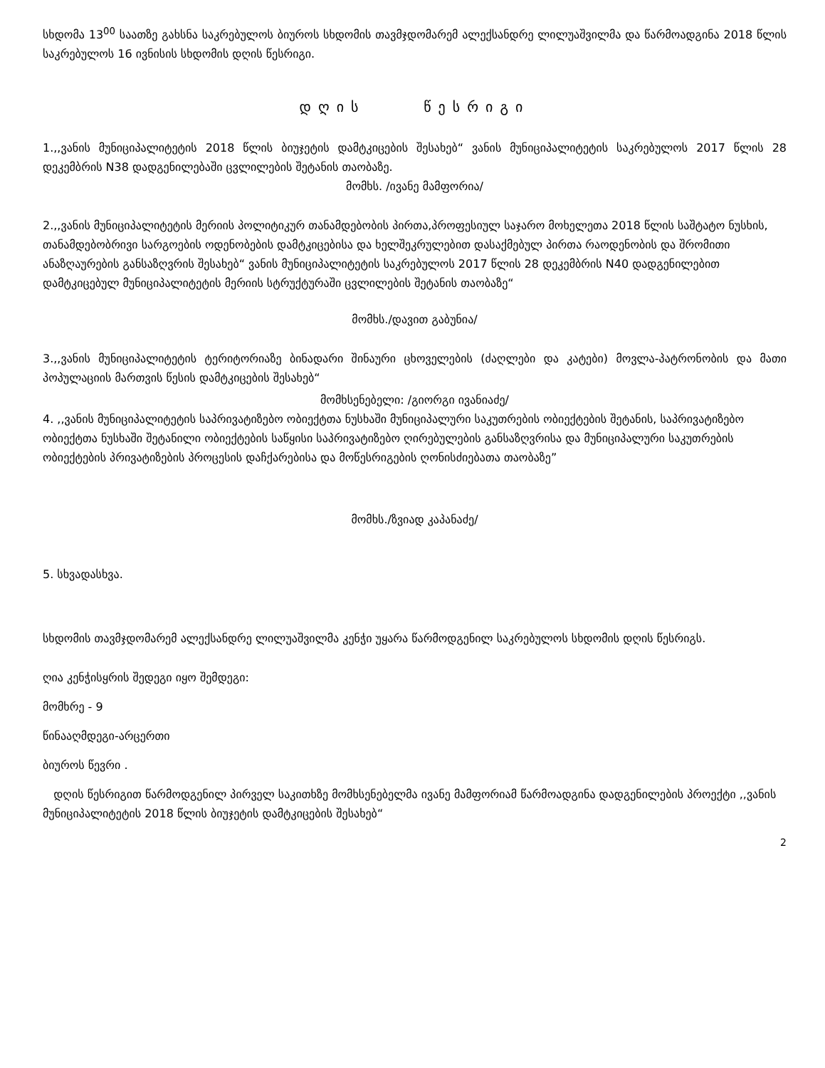სხდომა 13<sup>00</sup> საათზე გახსნა საკრებულოს ბიუროს სხდომის თავმჯდომარემ ალექსანდრე ლილუაშვილმა და წარმოადგინა 2018 წლის საკრებულოს 16 ივნისის სხდომის დღის წესრიგი.
დღის წესრიგი
1.,,ვანის მუნიციპალიტეტის 2018 წლის ბიუჯეტის დამტკიცების შესახებ“ ვანის მუნიციპალიტეტის საკრებულოს 2017 წლის 28 დეკემბრის N38 დადგენილებაში ცვლილების შეტანის თაობაზე.
მომხს. /ივანე მამფორია/
2.,,ვანის მუნიციპალიტეტის მერიის პოლიტიკურ თანამდებობის პირთა,პროფესიულ საჯარო მოხელეთა 2018 წლის საშტატო ნუსხის, თანამდებობრივი სარგოების ოდენობების დამტკიცებისა და ხელშეკრულებით დასაქმებულ პირთა რაოდენობის და შრომითი ანაზღაურების განსაზღვრის შესახებ“ ვანის მუნიციპალიტეტის საკრებულოს 2017 წლის 28 დეკემბრის N40 დადგენილებით დამტკიცებულ მუნიციპალიტეტის მერიის სტრუქტურაში ცვლილების შეტანის თაობაზე“
მომხს./დავით გაბუნია/
3.,,ვანის მუნიციპალიტეტის ტერიტორიაზე ბინადარი შინაური ცხოველების (ძაღლები და კატები) მოვლა-პატრონობის და მათი პოპულაციის მართვის წესის დამტკიცების შესახებ“
მომხსენებელი: /გიორგი ივანიაძე/
4. ,,ვანის მუნიციპალიტეტის საპრივატიზებო ობიექტთა ნუსხაში მუნიციპალური საკუთრების ობიექტების შეტანის, საპრივატიზებო ობიექტთა ნუსხაში შეტანილი ობიექტების საწყისი საპრივატიზებო ღირებულების განსაზღვრისა და მუნიციპალური საკუთრების ობიექტების პრივატიზების პროცესის დაჩქარებისა და მოწესრიგების ღონისძიებათა თაობაზე”
მომხს./ზვიად კაპანაძე/
5. სხვადასხვა.
სხდომის თავმჯდომარემ ალექსანდრე ლილუაშვილმა კენჭი უყარა წარმოდგენილ საკრებულოს სხდომის დღის წესრიგს.
ღია კენჭისყრის შედეგი იყო შემდეგი:
მომხრე - 9
წინააღმდეგი-არცერთი
ბიუროს წევრი .
დღის წესრიგით წარმოდგენილ პირველ საკითხზე მომხსენებელმა ივანე მამფორიამ წარმოადგინა დადგენილების პროექტი ,,ვანის მუნიციპალიტეტის 2018 წლის ბიუჯეტის დამტკიცების შესახებ“
2